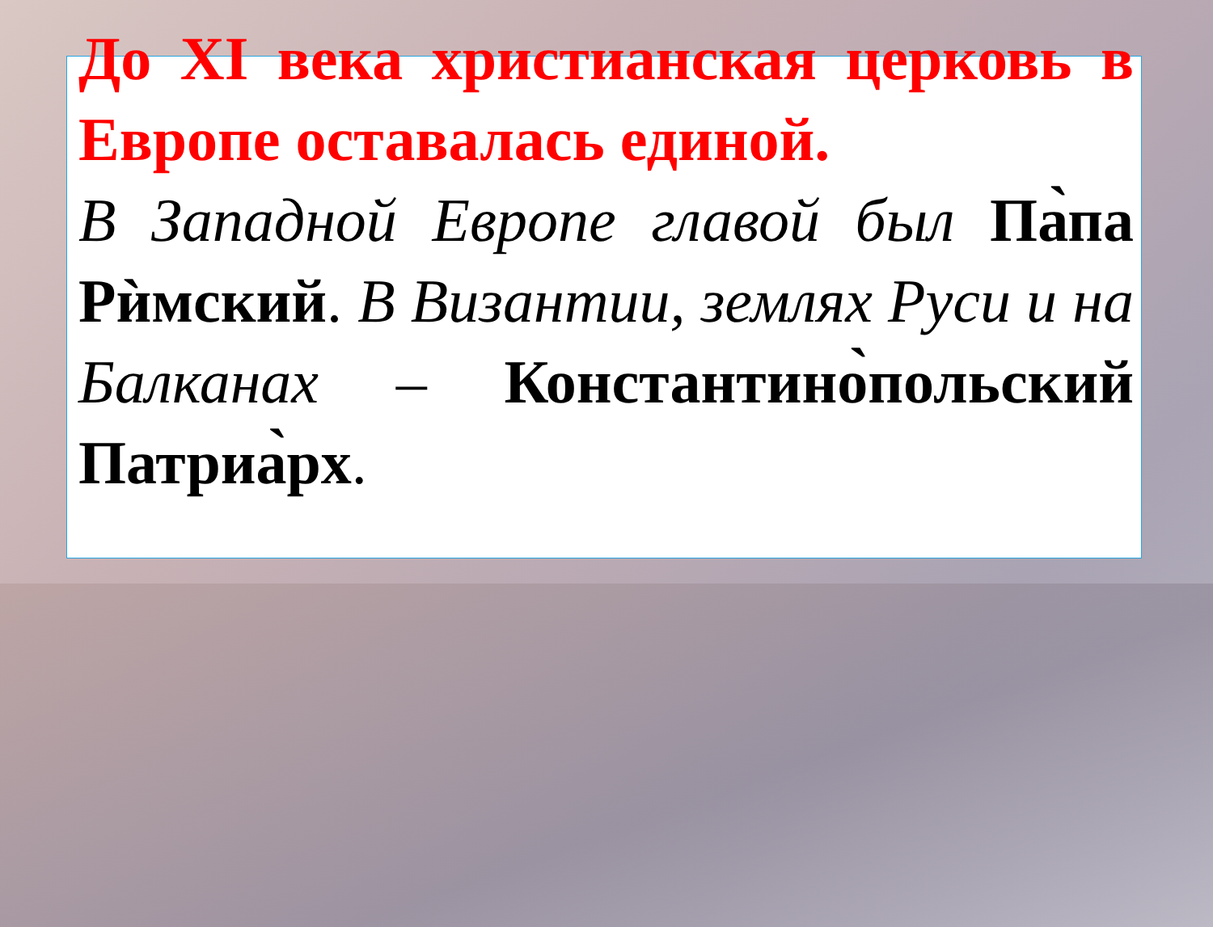До XI века христианская церковь в Европе оставалась единой.
В Западной Европе главой был Па̀па Рѝмский. В Византии, землях Руси и на Балканах – Константино̀польский Патриа̀рх.